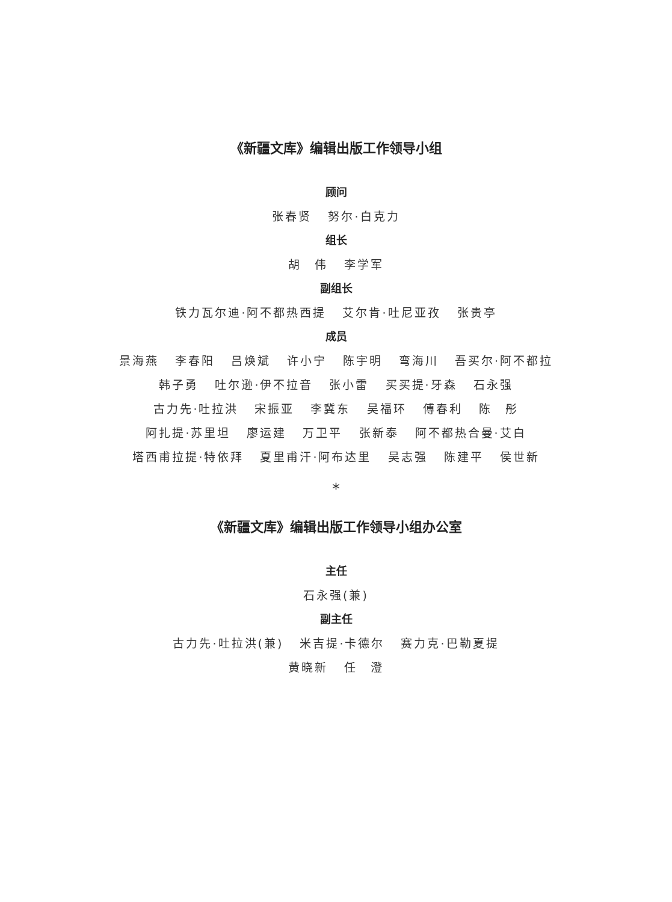《新疆文库》编辑出版工作领导小组
顾问
张春贤 努尔·白克力
组长
胡　伟 李学军
副组长
铁力瓦尔迪·阿不都热西提 艾尔肯·吐尼亚孜 张贵亭
成员
景海燕 李春阳 吕焕斌 许小宁 陈宇明 弯海川 吾买尔·阿不都拉
韩子勇 吐尔逊·伊不拉音 张小雷 买买提·牙森 石永强
古力先·吐拉洪 宋振亚 李冀东 吴福环 傅春利 陈　彤
阿扎提·苏里坦 廖运建 万卫平 张新泰 阿不都热合曼·艾白
塔西甫拉提·特依拜 夏里甫汗·阿布达里 吴志强 陈建平 侯世新
*
《新疆文库》编辑出版工作领导小组办公室
主任
石永强(兼)
副主任
古力先·吐拉洪(兼) 米吉提·卡德尔 赛力克·巴勒夏提
黄晓新 任　澄